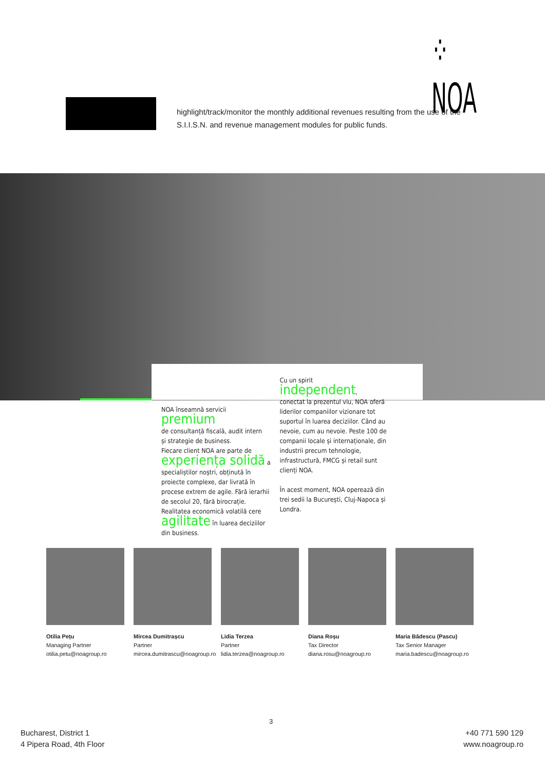⁘NOA
highlight/track/monitor the monthly additional revenues resulting from the use of the S.I.I.S.N. and revenue management modules for public funds.
NOA înseamnă servicii premium
de consultanță fiscală, audit intern
și strategie de business.
Fiecare client NOA are parte de experiența solidă a specialiștilor noștri, obținută în proiecte complexe, dar livrată în procese extrem de agile. Fără ierarhii de secolul 20, fără birocrație.
Realitatea economică volatilă cere agilitate în luarea deciziilor din business.
Cu un spirit independent,
conectat la prezentul viu, NOA oferă liderilor companiilor vizionare tot suportul în luarea deciziilor. Când au nevoie, cum au nevoie. Peste 100 de companii locale și internaționale, din industrii precum tehnologie, infrastructură, FMCG și retail sunt clienți NOA.
În acest moment, NOA operează din trei sedii la București, Cluj-Napoca și Londra.
Otilia Pețu
Managing Partner
otilia.petu@noagroup.ro
Mircea Dumitrașcu
Partner
mircea.dumitrascu@noagroup.ro
Lidia Terzea
Partner
lidia.terzea@noagroup.ro
Diana Roșu
Tax Director
diana.rosu@noagroup.ro
Maria Bădescu (Pascu)
Tax Senior Manager
maria.badescu@noagroup.ro
Bucharest, District 1
4 Pipera Road, 4th Floor
3
+40 771 590 129
www.noagroup.ro